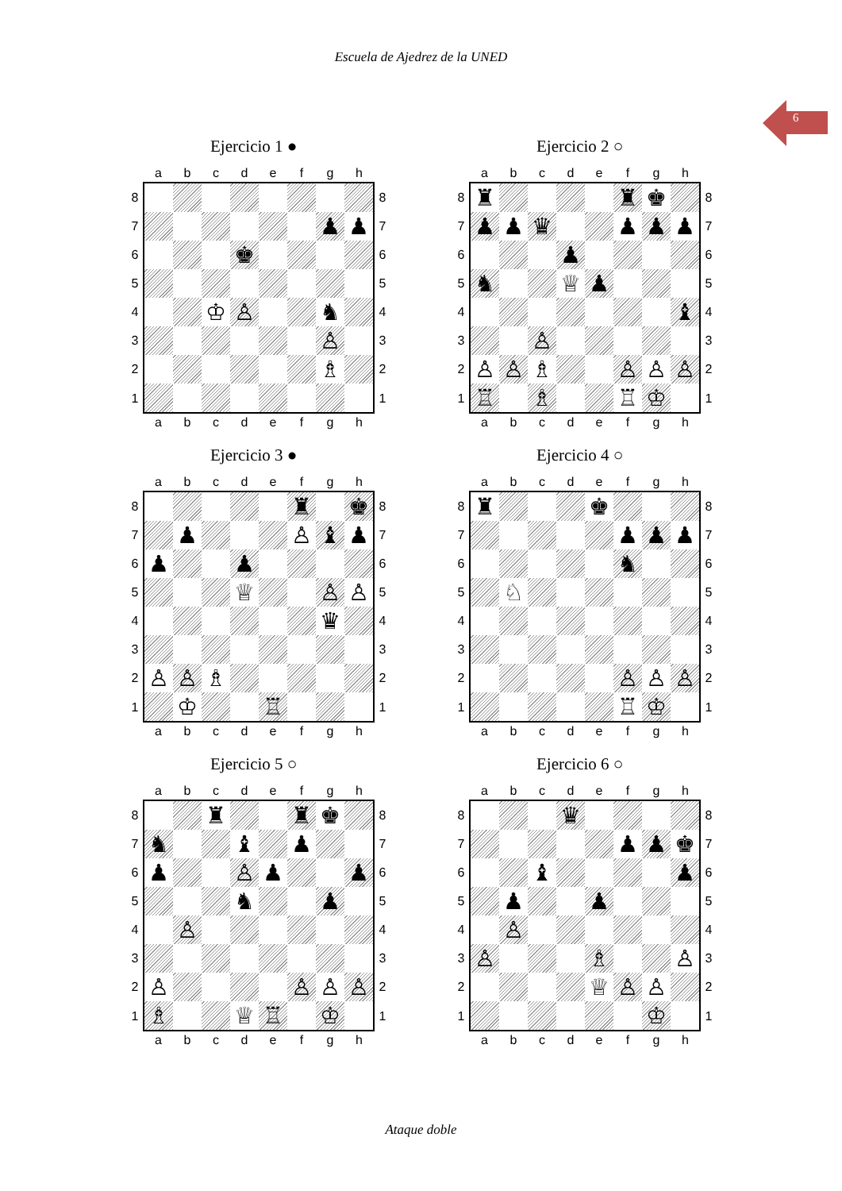Escuela de Ajedrez de la UNED
6
Ejercicio 1 ●
| | a | b | c | d | e | f | g | h | |
| --- | --- | --- | --- | --- | --- | --- | --- | --- | --- |
| 8 | | | | | | | | | 8 |
| 7 | | | | | | | ♟ | ♟ | 7 |
| 6 | | | | ♚ | | | | | 6 |
| 5 | | | | | | | | | 5 |
| 4 | | | ♔ | ♙ | | | ♞ | | 4 |
| 3 | | | | | | | ♙ | | 3 |
| 2 | | | | | | | ♗ | | 2 |
| 1 | | | | | | | | | 1 |
| | a | b | c | d | e | f | g | h | |
Ejercicio 2 ○
| | a | b | c | d | e | f | g | h | |
| --- | --- | --- | --- | --- | --- | --- | --- | --- | --- |
| 8 | ♜ | | | | | ♜ | ♚ | | 8 |
| 7 | ♟ | ♟ | ♛ | | | ♟ | ♟ | ♟ | 7 |
| 6 | | | | ♟ | | | | | 6 |
| 5 | ♞ | | | ♕ | ♟ | | | | 5 |
| 4 | | | | | | | | ♝ | 4 |
| 3 | | | ♙ | | | | | | 3 |
| 2 | ♙ | ♙ | ♗ | | | ♙ | ♙ | ♙ | 2 |
| 1 | ♖ | | ♗ | | | ♖ | ♔ | | 1 |
| | a | b | c | d | e | f | g | h | |
Ejercicio 3 ●
| | a | b | c | d | e | f | g | h | |
| --- | --- | --- | --- | --- | --- | --- | --- | --- | --- |
| 8 | | | | | | ♜ | | ♚ | 8 |
| 7 | | ♟ | | | | ♙ | ♝ | ♟ | 7 |
| 6 | ♟ | | | ♟ | | | | | 6 |
| 5 | | | | ♕ | | | ♙ | ♙ | 5 |
| 4 | | | | | | | ♛ | | 4 |
| 3 | | | | | | | | | 3 |
| 2 | ♙ | ♙ | ♗ | | | | | | 2 |
| 1 | | ♔ | | | ♖ | | | | 1 |
| | a | b | c | d | e | f | g | h | |
Ejercicio 4 ○
| | a | b | c | d | e | f | g | h | |
| --- | --- | --- | --- | --- | --- | --- | --- | --- | --- |
| 8 | ♜ | | | | ♚ | | | | 8 |
| 7 | | | | | | ♟ | ♟ | ♟ | 7 |
| 6 | | | | | | ♞ | | | 6 |
| 5 | | ♘ | | | | | | | 5 |
| 4 | | | | | | | | | 4 |
| 3 | | | | | | | | | 3 |
| 2 | | | | | | ♙ | ♙ | ♙ | 2 |
| 1 | | | | | | ♖ | ♔ | | 1 |
| | a | b | c | d | e | f | g | h | |
Ejercicio 5 ○
| | a | b | c | d | e | f | g | h | |
| --- | --- | --- | --- | --- | --- | --- | --- | --- | --- |
| 8 | | | ♜ | | | ♜ | ♚ | | 8 |
| 7 | ♞ | | | ♝ | | ♟ | | | 7 |
| 6 | ♟ | | | ♙ | ♟ | | | ♟ | 6 |
| 5 | | | | ♞ | | | ♟ | | 5 |
| 4 | | ♙ | | | | | | | 4 |
| 3 | | | | | | | | | 3 |
| 2 | ♙ | | | | | ♙ | ♙ | ♙ | 2 |
| 1 | ♗ | | | ♕ | ♖ | | ♔ | | 1 |
| | a | b | c | d | e | f | g | h | |
Ejercicio 6 ○
| | a | b | c | d | e | f | g | h | |
| --- | --- | --- | --- | --- | --- | --- | --- | --- | --- |
| 8 | | | | ♛ | | | | | 8 |
| 7 | | | | | | ♟ | ♟ | ♚ | 7 |
| 6 | | | ♝ | | | | | ♟ | 6 |
| 5 | | ♟ | | | ♟ | | | | 5 |
| 4 | | ♙ | | | | | | | 4 |
| 3 | ♙ | | | | ♗ | | | ♙ | 3 |
| 2 | | | | | ♕ | ♙ | ♙ | | 2 |
| 1 | | | | | | | ♔ | | 1 |
| | a | b | c | d | e | f | g | h | |
Ataque doble